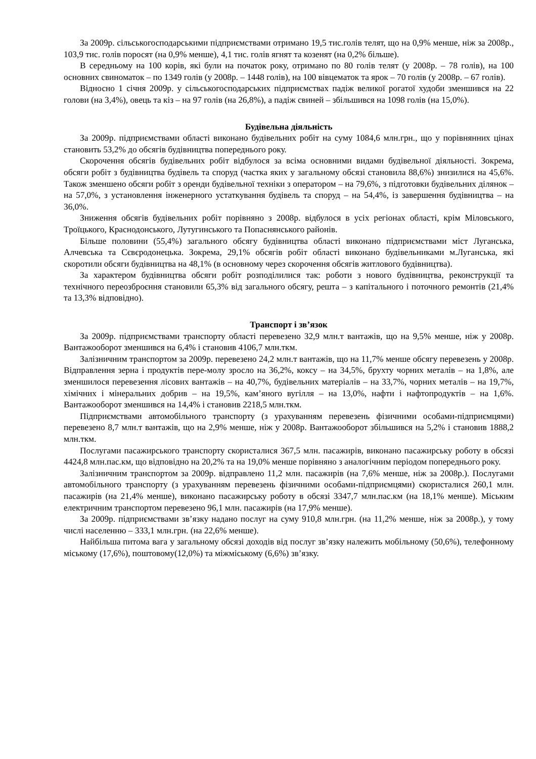За 2009р. сільськогосподарськими підприємствами отримано 19,5 тис.голів телят, що на 0,9% менше, ніж за 2008р., 103,9 тис. голів поросят (на 0,9% менше), 4,1 тис. голів ягнят та козенят (на 0,2% більше).
В середньому на 100 корів, які були на початок року, отримано по 80 голів телят (у 2008р. – 78 голів), на 100 основних свиноматок – по 1349 голів (у 2008р. – 1448 голів), на 100 вівцематок та ярок – 70 голів (у 2008р. – 67 голів).
Відносно 1 січня 2009р. у сільськогосподарських підприємствах падіж великої рогатої худоби зменшився на 22 голови (на 3,4%), овець та кіз – на 97 голів (на 26,8%), а падіж свиней – збільшився на 1098 голів (на 15,0%).
Будівельна діяльність
За 2009р. підприємствами області виконано будівельних робіт на суму 1084,6 млн.грн., що у порівнянних цінах становить 53,2% до обсягів будівництва попереднього року.
Скорочення обсягів будівельних робіт відбулося за всіма основними видами будівельної діяльності. Зокрема, обсяги робіт з будівництва будівель та споруд (частка яких у загальному обсязі становила 88,6%) знизилися на 45,6%. Також зменшено обсяги робіт з оренди будівельної техніки з оператором – на 79,6%, з підготовки будівельних ділянок – на 57,0%, з установлення інженерного устаткування будівель та споруд – на 54,4%, із завершення будівництва – на 36,0%.
Зниження обсягів будівельних робіт порівняно з 2008р. відбулося в усіх регіонах області, крім Міловського, Троїцького, Краснодонського, Лутугинського та Попаснянського районів.
Більше половини (55,4%) загального обсягу будівництва області виконано підприємствами міст Луганська, Алчевська та Сєвєродонецька. Зокрема, 29,1% обсягів робіт області виконано будівельниками м.Луганська, які скоротили обсяги будівництва на 48,1% (в основному через скорочення обсягів житлового будівництва).
За характером будівництва обсяги робіт розподілилися так: роботи з нового будівництва, реконструкції та технічного переозброєння становили 65,3% від загального обсягу, решта – з капітального і поточного ремонтів (21,4% та 13,3% відповідно).
Транспорт і зв’язок
За 2009р. підприємствами транспорту області перевезено 32,9 млн.т вантажів, що на 9,5% менше, ніж у 2008р. Вантажооборот зменшився на 6,4% і становив 4106,7 млн.ткм.
Залізничним транспортом за 2009р. перевезено 24,2 млн.т вантажів, що на 11,7% менше обсягу перевезень у 2008р. Відправлення зерна і продуктів пере-молу зросло на 36,2%, коксу – на 34,5%, брухту чорних металів – на 1,8%, але зменшилося перевезення лісових вантажів – на 40,7%, будівельних матеріалів – на 33,7%, чорних металів – на 19,7%, хімічних і мінеральних добрив – на 19,5%, кам’яного вугілля – на 13,0%, нафти і нафтопродуктів – на 1,6%. Вантажооборот зменшився на 14,4% і становив 2218,5 млн.ткм.
Підприємствами автомобільного транспорту (з урахуванням перевезень фізичними особами-підприємцями) перевезено 8,7 млн.т вантажів, що на 2,9% менше, ніж у 2008р. Вантажооборот збільшився на 5,2% і становив 1888,2 млн.ткм.
Послугами пасажирського транспорту скористалися 367,5 млн. пасажирів, виконано пасажирську роботу в обсязі 4424,8 млн.пас.км, що відповідно на 20,2% та на 19,0% менше порівняно з аналогічним періодом попереднього року.
Залізничним транспортом за 2009р. відправлено 11,2 млн. пасажирів (на 7,6% менше, ніж за 2008р.). Послугами автомобільного транспорту (з урахуванням перевезень фізичними особами-підприємцями) скористалися 260,1 млн. пасажирів (на 21,4% менше), виконано пасажирську роботу в обсязі 3347,7 млн.пас.км (на 18,1% менше). Міським електричним транспортом перевезено 96,1 млн. пасажирів (на 17,9% менше).
За 2009р. підприємствами зв’язку надано послуг на суму 910,8 млн.грн. (на 11,2% менше, ніж за 2008р.), у тому числі населенню – 333,1 млн.грн. (на 22,6% менше).
Найбільша питома вага у загальному обсязі доходів від послуг зв’язку належить мобільному (50,6%), телефонному міському (17,6%), поштовому(12,0%) та міжміському (6,6%) зв’язку.